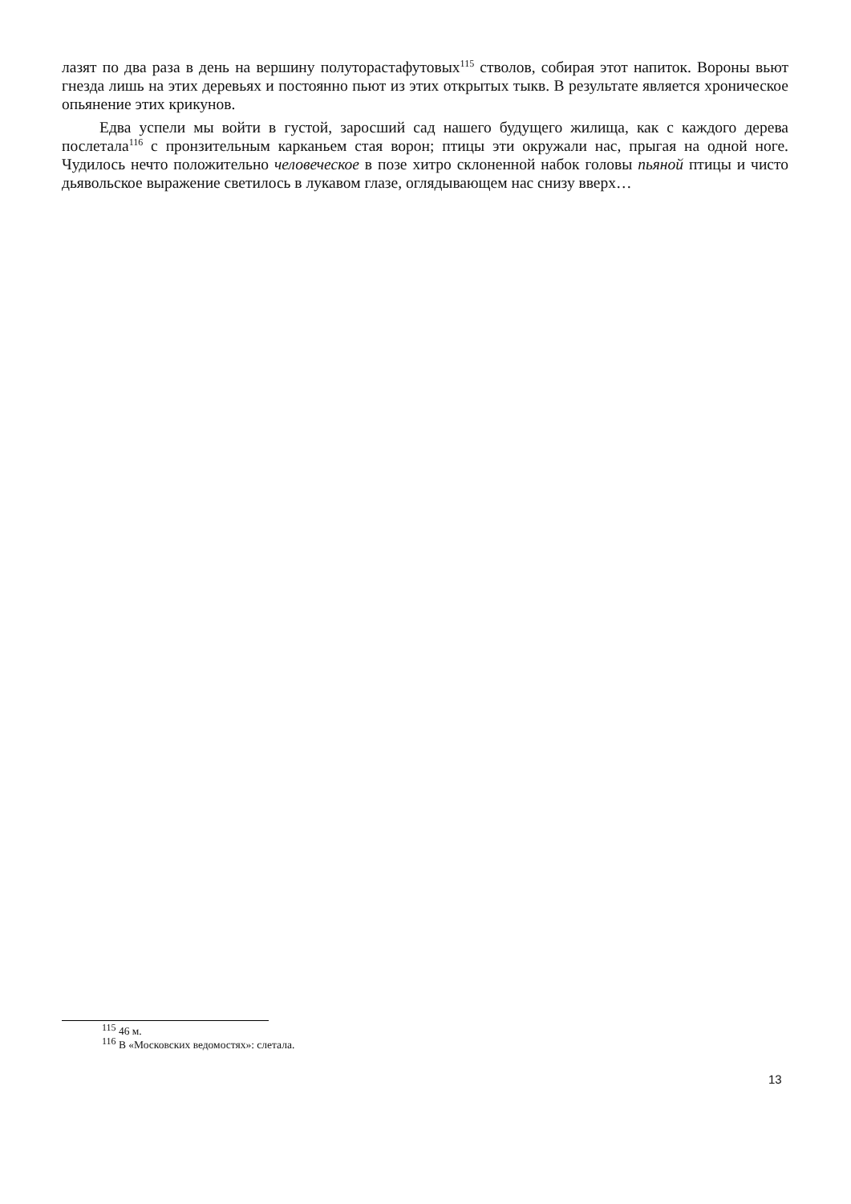лазят по два раза в день на вершину полуторастафутовых<sup>115</sup> стволов, собирая этот напиток. Вороны вьют гнезда лишь на этих деревьях и постоянно пьют из этих открытых тыкв. В результате является хроническое опьянение этих крикунов.
Едва успели мы войти в густой, заросший сад нашего будущего жилища, как с каждого дерева послетала<sup>116</sup> с пронзительным карканьем стая ворон; птицы эти окружали нас, прыгая на одной ноге. Чудилось нечто положительно человеческое в позе хитро склоненной набок головы пьяной птицы и чисто дьявольское выражение светилось в лукавом глазе, оглядывающем нас снизу вверх…
<sup>115</sup> 46 м.
<sup>116</sup> В «Московских ведомостях»: слетала.
13